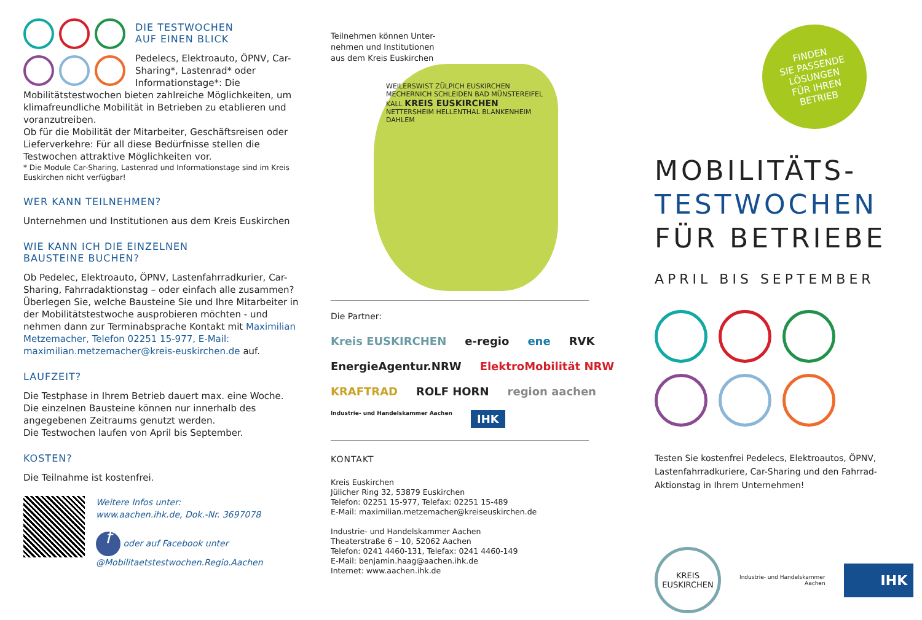DIE TESTWOCHEN
AUF EINEN BLICK
Pedelecs, Elektroauto, ÖPNV, Car-Sharing*, Lastenrad* oder Informationstage*: Die Mobilitätstestwochen bieten zahlreiche Möglichkeiten, um klimafreundliche Mobilität in Betrieben zu etablieren und voranzutreiben.
Ob für die Mobilität der Mitarbeiter, Geschäftsreisen oder Lieferverkehre: Für all diese Bedürfnisse stellen die Testwochen attraktive Möglichkeiten vor.
* Die Module Car-Sharing, Lastenrad und Informationstage sind im Kreis Euskirchen nicht verfügbar!
WER KANN TEILNEHMEN?
Unternehmen und Institutionen aus dem Kreis Euskirchen
WIE KANN ICH DIE EINZELNEN
BAUSTEINE BUCHEN?
Ob Pedelec, Elektroauto, ÖPNV, Lastenfahrradkurier, Car-Sharing, Fahrradaktionstag – oder einfach alle zusammen? Überlegen Sie, welche Bausteine Sie und Ihre Mitarbeiter in der Mobilitätstestwoche ausprobieren möchten - und nehmen dann zur Terminabsprache Kontakt mit Maximilian Metzemacher, Telefon 02251 15-977, E-Mail: maximilian.metzemacher@kreis-euskirchen.de auf.
LAUFZEIT?
Die Testphase in Ihrem Betrieb dauert max. eine Woche.
Die einzelnen Bausteine können nur innerhalb des angegebenen Zeitraums genutzt werden.
Die Testwochen laufen von April bis September.
KOSTEN?
Die Teilnahme ist kostenfrei.
Weitere Infos unter:
www.aachen.ihk.de, Dok.-Nr. 3697078
f oder auf Facebook unter
@Mobilitaetstestwochen.Regio.Aachen
Teilnehmen können Unter-
nehmen und Institutionen
aus dem Kreis Euskirchen
WEILERSWIST ZÜLPICH EUSKIRCHEN MECHERNICH SCHLEIDEN BAD MÜNSTEREIFEL KALL KREIS EUSKIRCHEN NETTERSHEIM HELLENTHAL BLANKENHEIM DAHLEM
Die Partner:
Kreis EUSKIRCHEN e-regio ene RVK EnergieAgentur.NRW ElektroMobilität NRW KRAFTRAD ROLF HORN region aachen Industrie- und Handelskammer Aachen IHK
KONTAKT
Kreis Euskirchen
Jülicher Ring 32, 53879 Euskirchen
Telefon: 02251 15-977, Telefax: 02251 15-489
E-Mail: maximilian.metzemacher@kreiseuskirchen.de
Industrie- und Handelskammer Aachen
Theaterstraße 6 – 10, 52062 Aachen
Telefon: 0241 4460-131, Telefax: 0241 4460-149
E-Mail: benjamin.haag@aachen.ihk.de
Internet: www.aachen.ihk.de
FINDEN
SIE PASSENDE
LÖSUNGEN
FÜR IHREN
BETRIEB
MOBILITÄTS-
TESTWOCHEN
FÜR BETRIEBE
APRIL BIS SEPTEMBER
Testen Sie kostenfrei Pedelecs, Elektroautos, ÖPNV, Lastenfahrradkuriere, Car-Sharing und den Fahrrad-Aktionstag in Ihrem Unternehmen!
KREIS
EUSKIRCHEN
Industrie- und Handelskammer
Aachen
IHK